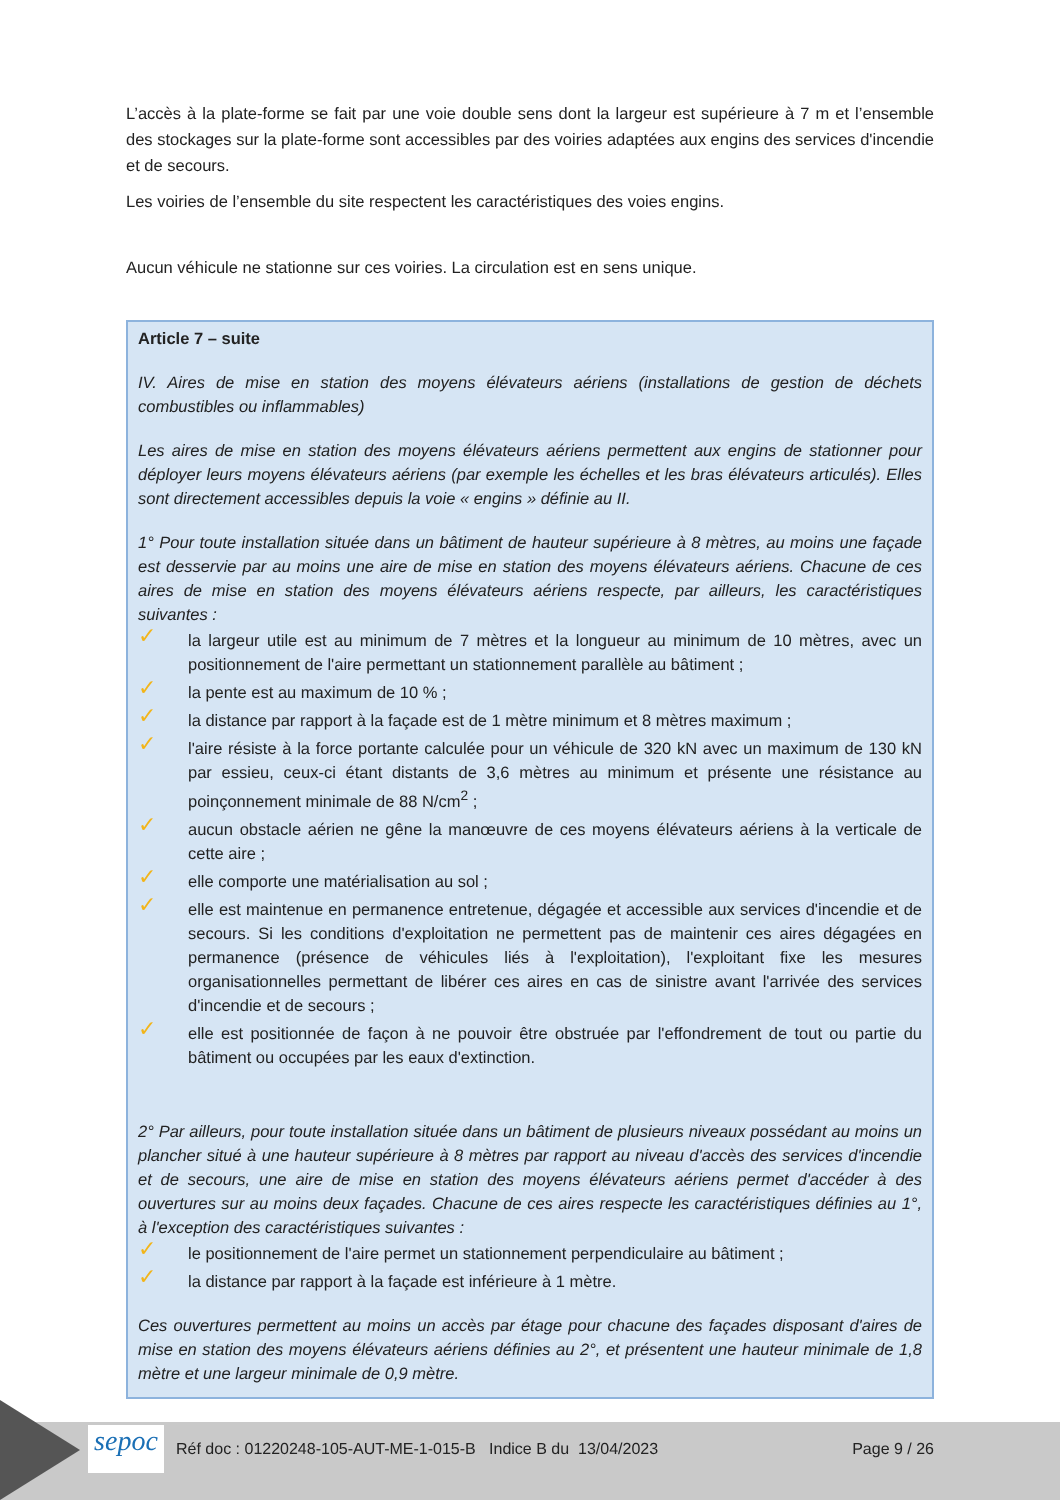L’accès à la plate-forme se fait par une voie double sens dont la largeur est supérieure à 7 m et l’ensemble des stockages sur la plate-forme sont accessibles par des voiries adaptées aux engins des services d'incendie et de secours.
Les voiries de l’ensemble du site respectent les caractéristiques des voies engins.
Aucun véhicule ne stationne sur ces voiries. La circulation est en sens unique.
Article 7 – suite
IV. Aires de mise en station des moyens élévateurs aériens (installations de gestion de déchets combustibles ou inflammables)
Les aires de mise en station des moyens élévateurs aériens permettent aux engins de stationner pour déployer leurs moyens élévateurs aériens (par exemple les échelles et les bras élévateurs articulés). Elles sont directement accessibles depuis la voie « engins » définie au II.
1° Pour toute installation située dans un bâtiment de hauteur supérieure à 8 mètres, au moins une façade est desservie par au moins une aire de mise en station des moyens élévateurs aériens. Chacune de ces aires de mise en station des moyens élévateurs aériens respecte, par ailleurs, les caractéristiques suivantes :
✓ la largeur utile est au minimum de 7 mètres et la longueur au minimum de 10 mètres, avec un positionnement de l'aire permettant un stationnement parallèle au bâtiment ;
✓ la pente est au maximum de 10 % ;
✓ la distance par rapport à la façade est de 1 mètre minimum et 8 mètres maximum ;
✓ l'aire résiste à la force portante calculée pour un véhicule de 320 kN avec un maximum de 130 kN par essieu, ceux-ci étant distants de 3,6 mètres au minimum et présente une résistance au poinçonnement minimale de 88 N/cm<sup>2</sup> ;
✓ aucun obstacle aérien ne gêne la manœuvre de ces moyens élévateurs aériens à la verticale de cette aire ;
✓ elle comporte une matérialisation au sol ;
✓ elle est maintenue en permanence entretenue, dégagée et accessible aux services d'incendie et de secours. Si les conditions d'exploitation ne permettent pas de maintenir ces aires dégagées en permanence (présence de véhicules liés à l'exploitation), l'exploitant fixe les mesures organisationnelles permettant de libérer ces aires en cas de sinistre avant l'arrivée des services d'incendie et de secours ;
✓ elle est positionnée de façon à ne pouvoir être obstruée par l'effondrement de tout ou partie du bâtiment ou occupées par les eaux d'extinction.
2° Par ailleurs, pour toute installation située dans un bâtiment de plusieurs niveaux possédant au moins un plancher situé à une hauteur supérieure à 8 mètres par rapport au niveau d'accès des services d'incendie et de secours, une aire de mise en station des moyens élévateurs aériens permet d'accéder à des ouvertures sur au moins deux façades. Chacune de ces aires respecte les caractéristiques définies au 1°, à l'exception des caractéristiques suivantes :
✓ le positionnement de l'aire permet un stationnement perpendiculaire au bâtiment ;
✓ la distance par rapport à la façade est inférieure à 1 mètre.
Ces ouvertures permettent au moins un accès par étage pour chacune des façades disposant d'aires de mise en station des moyens élévateurs aériens définies au 2°, et présentent une hauteur minimale de 1,8 mètre et une largeur minimale de 0,9 mètre.
sepoc
Réf doc : 01220248-105-AUT-ME-1-015-B Indice B du 13/04/2023 Page 9 / 26